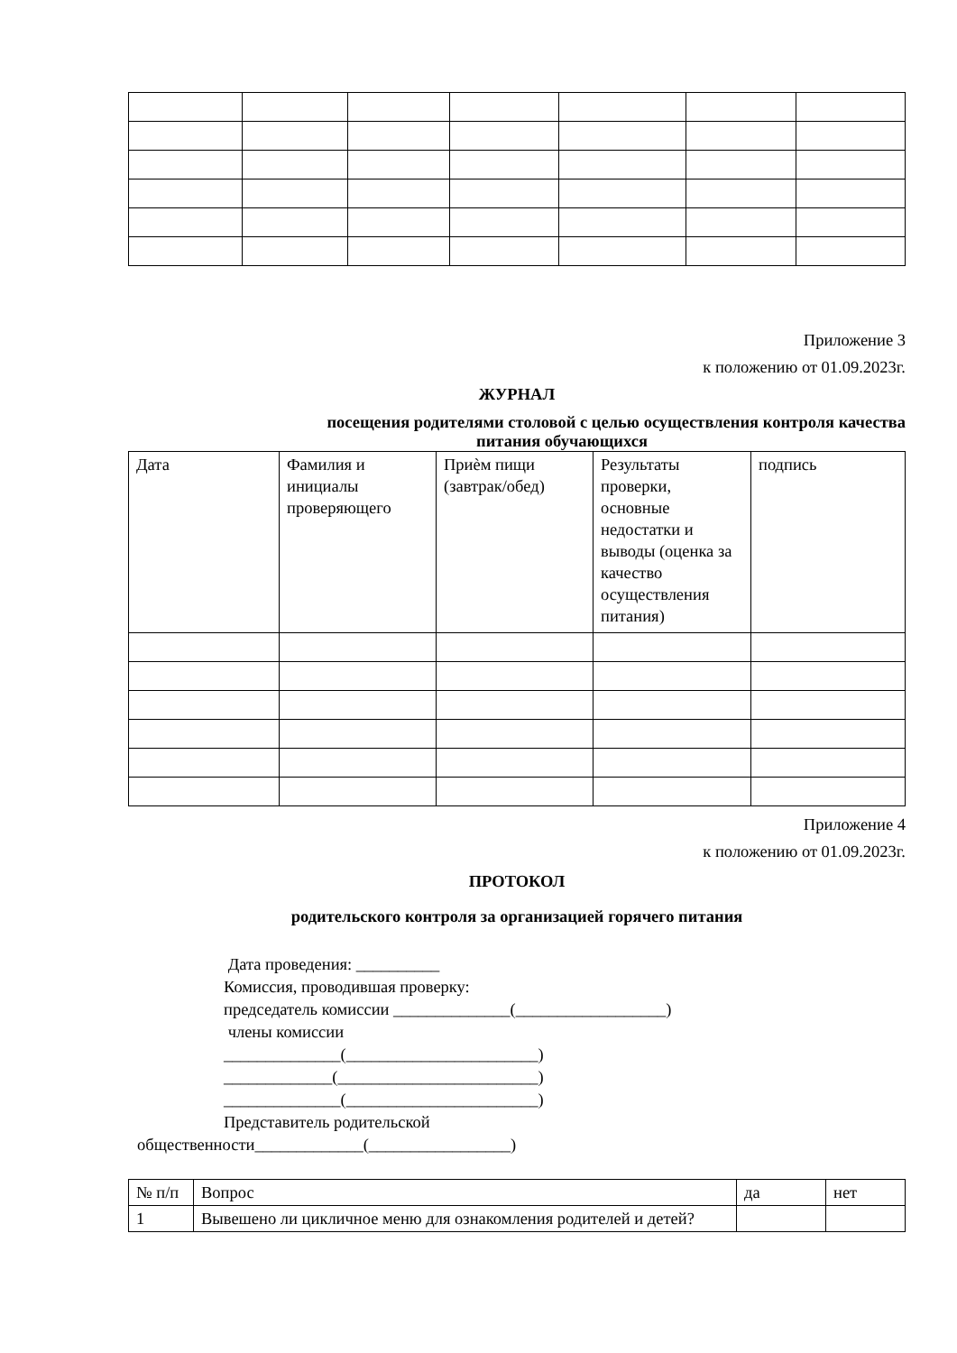Приложение 3
к положению от 01.09.2023г.
ЖУРНАЛ
посещения родителями столовой с целью осуществления контроля качества
питания обучающихся
| Дата | Фамилия и инициалы проверяющего | Приѐм пищи (завтрак/обед) | Результаты проверки, основные недостатки и выводы (оценка за качество осуществления питания) | подпись |
Приложение 4
к положению от 01.09.2023г.
ПРОТОКОЛ
родительского контроля за организацией горячего питания
Дата проведения: __________
Комиссия, проводившая проверку:
председатель комиссии ______________(__________________)
члены комиссии
______________(_______________________)
_____________(________________________)
______________(_______________________)
Представитель родительской
общественности_____________(_________________)
| № п/п | Вопрос | да | нет |
| 1 | Вывешено ли цикличное меню для ознакомления родителей и детей? | | |